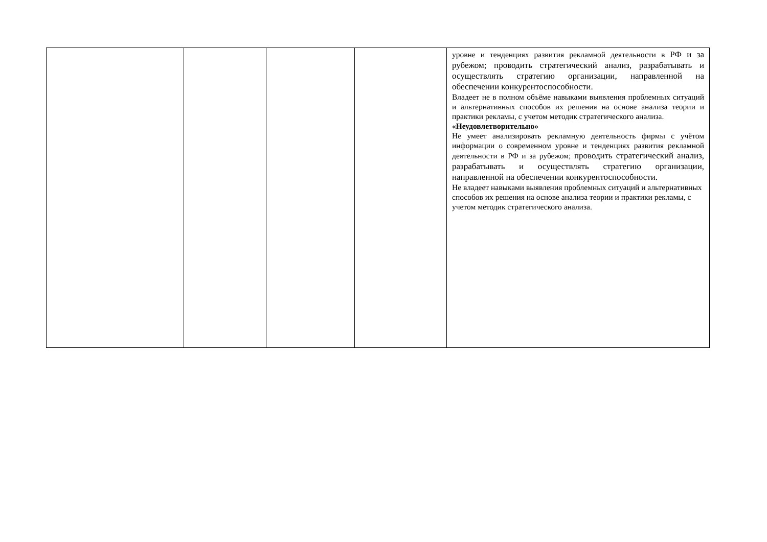| | | | | уровне и тенденциях развития рекламной деятельности в РФ и за рубежом; проводить стратегический анализ, разрабатывать и осуществлять стратегию организации, направленной на обеспечении конкурентоспособности. Владеет не в полном объёме навыками выявления проблемных ситуаций и альтернативных способов их решения на основе анализа теории и практики рекламы, с учетом методик стратегического анализа. «Неудовлетворительно» Не умеет анализировать рекламную деятельность фирмы с учётом информации о современном уровне и тенденциях развития рекламной деятельности в РФ и за рубежом; проводить стратегический анализ, разрабатывать и осуществлять стратегию организации, направленной на обеспечении конкурентоспособности. Не владеет навыками выявления проблемных ситуаций и альтернативных способов их решения на основе анализа теории и практики рекламы, с учетом методик стратегического анализа. |